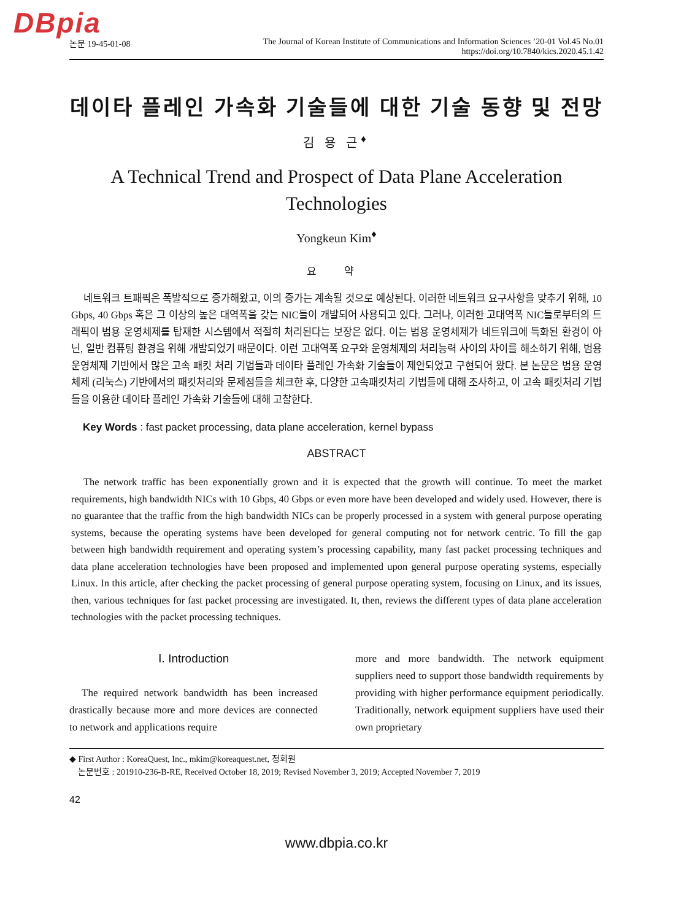DBpia
논문 19-45-01-08 The Journal of Korean Institute of Communications and Information Sciences ’20-01 Vol.45 No.01
https://doi.org/10.7840/kics.2020.45.1.42
데이타 플레인 가속화 기술들에 대한 기술 동향 및 전망
김 용 근<sup>♦</sup>
A Technical Trend and Prospect of Data Plane Acceleration Technologies
Yongkeun Kim<sup>♦</sup>
요 약
네트워크 트패픽은 폭발적으로 증가해왔고, 이의 증가는 계속될 것으로 예상된다. 이러한 네트워크 요구사항을 맞추기 위해, 10 Gbps, 40 Gbps 혹은 그 이상의 높은 대역폭을 갖는 NIC들이 개발되어 사용되고 있다. 그러나, 이러한 고대역폭 NIC들로부터의 트래픽이 범용 운영체제를 탑재한 시스템에서 적절히 처리된다는 보장은 없다. 이는 범용 운영체제가 네트워크에 특화된 환경이 아닌, 일반 컴퓨팅 환경을 위해 개발되었기 때문이다. 이런 고대역폭 요구와 운영체제의 처리능력 사이의 차이를 해소하기 위해, 범용 운영체제 기반에서 많은 고속 패킷 처리 기법들과 데이타 플레인 가속화 기술들이 제안되었고 구현되어 왔다. 본 논문은 범용 운영체제 (리눅스) 기반에서의 패킷처리와 문제점들을 체크한 후, 다양한 고속패킷처리 기법들에 대해 조사하고, 이 고속 패킷처리 기법들을 이용한 데이타 플레인 가속화 기술들에 대해 고찰한다.
Key Words : fast packet processing, data plane acceleration, kernel bypass
ABSTRACT
The network traffic has been exponentially grown and it is expected that the growth will continue. To meet the market requirements, high bandwidth NICs with 10 Gbps, 40 Gbps or even more have been developed and widely used. However, there is no guarantee that the traffic from the high bandwidth NICs can be properly processed in a system with general purpose operating systems, because the operating systems have been developed for general computing not for network centric. To fill the gap between high bandwidth requirement and operating system’s processing capability, many fast packet processing techniques and data plane acceleration technologies have been proposed and implemented upon general purpose operating systems, especially Linux. In this article, after checking the packet processing of general purpose operating system, focusing on Linux, and its issues, then, various techniques for fast packet processing are investigated. It, then, reviews the different types of data plane acceleration technologies with the packet processing techniques.
Ⅰ. Introduction
The required network bandwidth has been increased drastically because more and more devices are connected to network and applications require
more and more bandwidth. The network equipment suppliers need to support those bandwidth requirements by providing with higher performance equipment periodically. Traditionally, network equipment suppliers have used their own proprietary
◆ First Author : KoreaQuest, Inc., mkim@koreaquest.net, 정회원
논문번호 : 201910-236-B-RE, Received October 18, 2019; Revised November 3, 2019; Accepted November 7, 2019
42
www.dbpia.co.kr